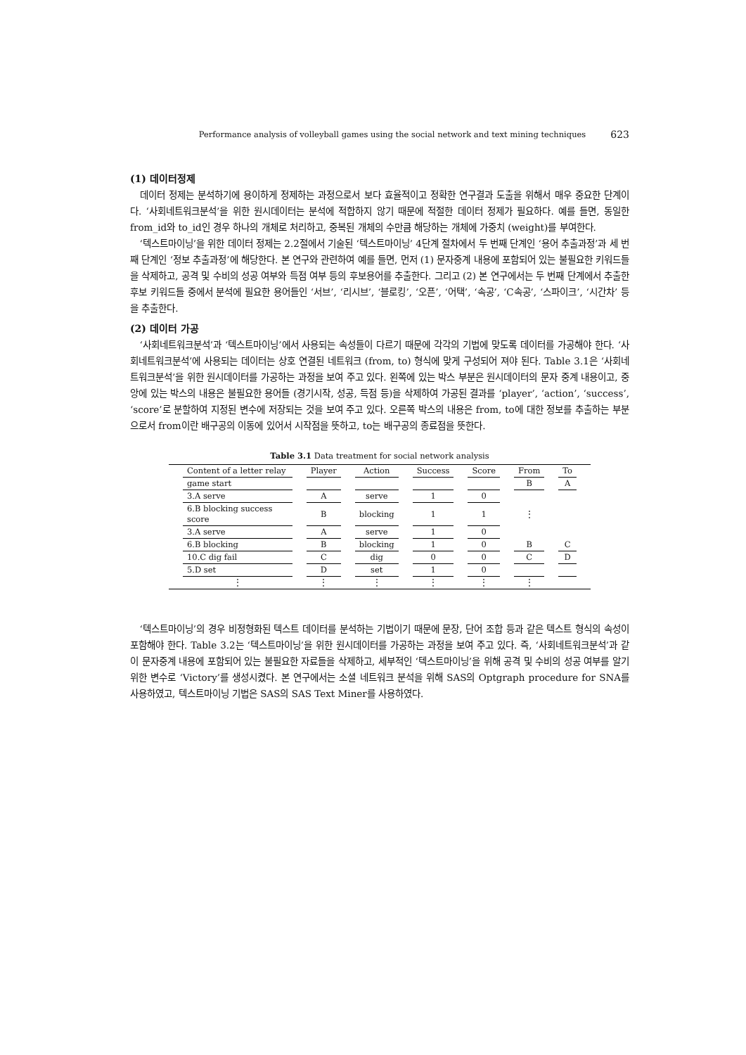Performance analysis of volleyball games using the social network and text mining techniques 623
(1) 데이터정제
데이터 정제는 분석하기에 용이하게 정제하는 과정으로서 보다 효율적이고 정확한 연구결과 도출을 위해서 매우 중요한 단계이다. ‘사회네트워크분석’을 위한 원시데이터는 분석에 적합하지 않기 때문에 적절한 데이터 정제가 필요하다. 예를 들면, 동일한 from_id와 to_id인 경우 하나의 개체로 처리하고, 중복된 개체의 수만큼 해당하는 개체에 가중치 (weight)를 부여한다.
‘텍스트마이닝’을 위한 데이터 정제는 2.2절에서 기술된 ‘텍스트마이닝’ 4단계 절차에서 두 번째 단계인 ‘용어 추출과정’과 세 번째 단계인 ‘정보 추출과정’에 해당한다. 본 연구와 관련하여 예를 들면, 먼저 (1) 문자중계 내용에 포함되어 있는 불필요한 키워드들을 삭제하고, 공격 및 수비의 성공 여부와 득점 여부 등의 후보용어를 추출한다. 그리고 (2) 본 연구에서는 두 번째 단계에서 추출한 후보 키워드들 중에서 분석에 필요한 용어들인 ‘서브’, ‘리시브’, ‘블로킹’, ‘오픈’, ‘어택’, ‘속공’, ‘C속공’, ‘스파이크’, ‘시간차’ 등을 추출한다.
(2) 데이터 가공
‘사회네트워크분석’과 ‘텍스트마이닝’에서 사용되는 속성들이 다르기 때문에 각각의 기법에 맞도록 데이터를 가공해야 한다. ‘사회네트워크분석’에 사용되는 데이터는 상호 연결된 네트워크 (from, to) 형식에 맞게 구성되어 져야 된다. Table 3.1은 ‘사회네트워크분석’을 위한 원시데이터를 가공하는 과정을 보여 주고 있다. 왼쪽에 있는 박스 부분은 원시데이터의 문자 중계 내용이고, 중앙에 있는 박스의 내용은 불필요한 용어들 (경기시작, 성공, 득점 등)을 삭제하여 가공된 결과를 ‘player’, ‘action’, ‘success’, ‘score’로 분할하여 지정된 변수에 저장되는 것을 보여 주고 있다. 오른쪽 박스의 내용은 from, to에 대한 정보를 추출하는 부분으로서 from이란 배구공의 이동에 있어서 시작점을 뜻하고, to는 배구공의 종료점을 뜻한다.
Table 3.1 Data treatment for social network analysis
| Content of a letter relay | Player | Action | Success | Score | From | To |
| --- | --- | --- | --- | --- | --- | --- |
| game start | | | | | B | A |
| 3.A serve | A | serve | 1 | 0 | | |
| 6.B blocking success score | B | blocking | 1 | 1 | ⋮ | |
| 3.A serve | A | serve | 1 | 0 | | |
| 6.B blocking | B | blocking | 1 | 0 | B | C |
| 10.C dig fail | C | dig | 0 | 0 | C | D |
| 5.D set | D | set | 1 | 0 | | |
| ⋮ | ⋮ | ⋮ | ⋮ | ⋮ | ⋮ | |
‘텍스트마이닝’의 경우 비정형화된 텍스트 데이터를 분석하는 기법이기 때문에 문장, 단어 조합 등과 같은 텍스트 형식의 속성이 포함해야 한다. Table 3.2는 ‘텍스트마이닝’을 위한 원시데이터를 가공하는 과정을 보여 주고 있다. 즉, ‘사회네트워크분석’과 같이 문자중계 내용에 포함되어 있는 불필요한 자료들을 삭제하고, 세부적인 ‘텍스트마이닝’을 위해 공격 및 수비의 성공 여부를 알기 위한 변수로 ‘Victory’를 생성시켰다. 본 연구에서는 소셜 네트워크 분석을 위해 SAS의 Optgraph procedure for SNA를 사용하였고, 텍스트마이닝 기법은 SAS의 SAS Text Miner를 사용하였다.